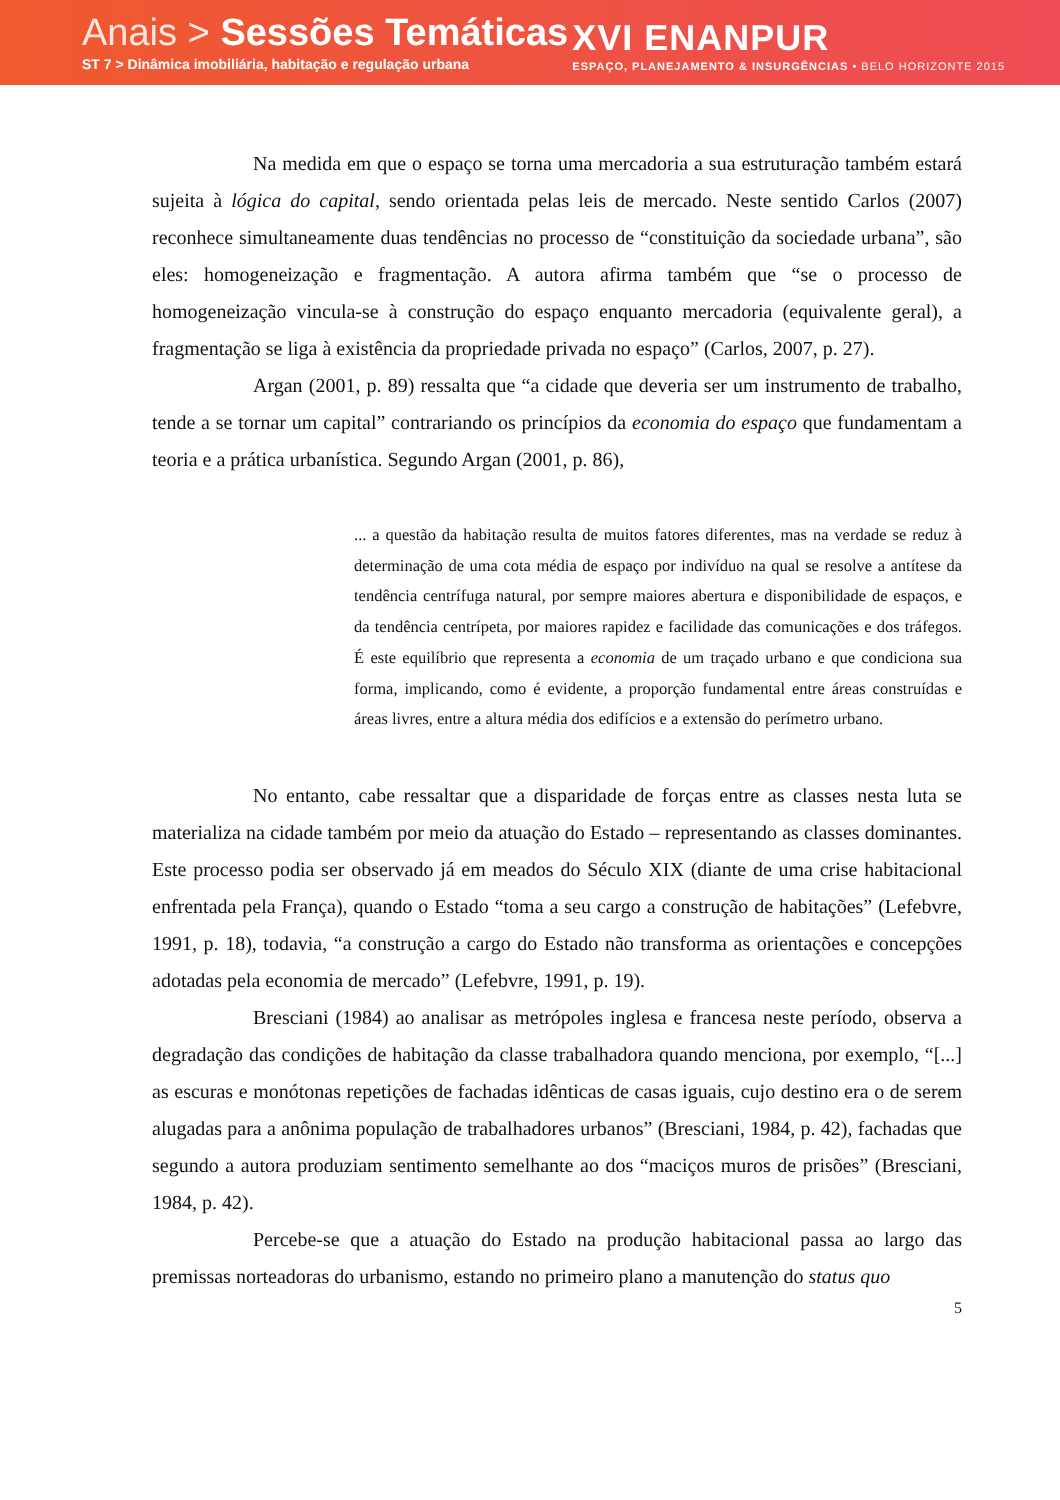Anais > Sessões Temáticas
ST 7 > Dinâmica imobiliária, habitação e regulação urbana
XVI ENANPUR
ESPAÇO, PLANEJAMENTO & INSURGÊNCIAS • BELO HORIZONTE 2015
Na medida em que o espaço se torna uma mercadoria a sua estruturação também estará sujeita à lógica do capital, sendo orientada pelas leis de mercado. Neste sentido Carlos (2007) reconhece simultaneamente duas tendências no processo de “constituição da sociedade urbana”, são eles: homogeneização e fragmentação. A autora afirma também que “se o processo de homogeneização vincula-se à construção do espaço enquanto mercadoria (equivalente geral), a fragmentação se liga à existência da propriedade privada no espaço” (Carlos, 2007, p. 27).
Argan (2001, p. 89) ressalta que “a cidade que deveria ser um instrumento de trabalho, tende a se tornar um capital” contrariando os princípios da economia do espaço que fundamentam a teoria e a prática urbanística. Segundo Argan (2001, p. 86),
... a questão da habitação resulta de muitos fatores diferentes, mas na verdade se reduz à determinação de uma cota média de espaço por indivíduo na qual se resolve a antítese da tendência centrífuga natural, por sempre maiores abertura e disponibilidade de espaços, e da tendência centrípeta, por maiores rapidez e facilidade das comunicações e dos tráfegos. É este equilíbrio que representa a economia de um traçado urbano e que condiciona sua forma, implicando, como é evidente, a proporção fundamental entre áreas construídas e áreas livres, entre a altura média dos edifícios e a extensão do perímetro urbano.
No entanto, cabe ressaltar que a disparidade de forças entre as classes nesta luta se materializa na cidade também por meio da atuação do Estado – representando as classes dominantes. Este processo podia ser observado já em meados do Século XIX (diante de uma crise habitacional enfrentada pela França), quando o Estado “toma a seu cargo a construção de habitações” (Lefebvre, 1991, p. 18), todavia, “a construção a cargo do Estado não transforma as orientações e concepções adotadas pela economia de mercado” (Lefebvre, 1991, p. 19).
Bresciani (1984) ao analisar as metrópoles inglesa e francesa neste período, observa a degradação das condições de habitação da classe trabalhadora quando menciona, por exemplo, “[...] as escuras e monótonas repetições de fachadas idênticas de casas iguais, cujo destino era o de serem alugadas para a anônima população de trabalhadores urbanos” (Bresciani, 1984, p. 42), fachadas que segundo a autora produziam sentimento semelhante ao dos “maciços muros de prisões” (Bresciani, 1984, p. 42).
Percebe-se que a atuação do Estado na produção habitacional passa ao largo das premissas norteadoras do urbanismo, estando no primeiro plano a manutenção do status quo
5